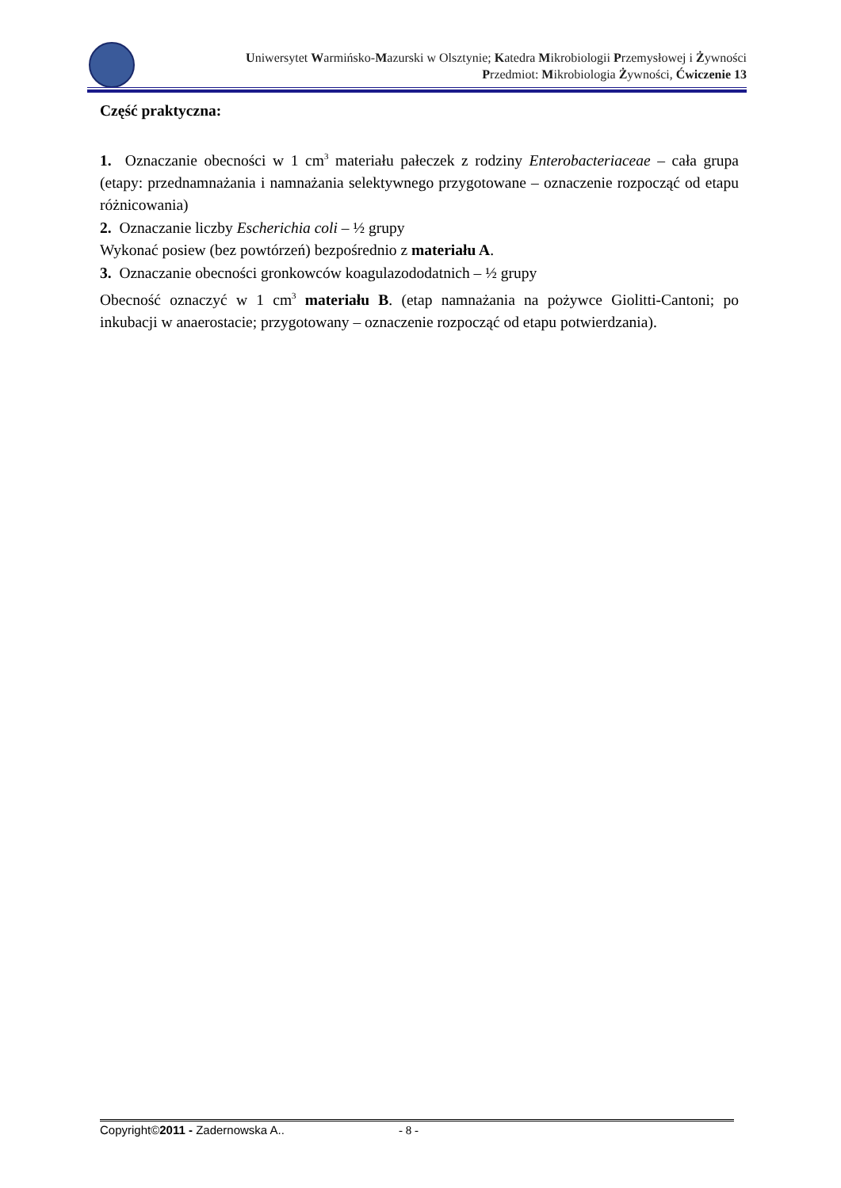Uniwersytet Warmińsko-Mazurski w Olsztynie; Katedra Mikrobiologii Przemysłowej i Żywności
Przedmiot: Mikrobiologia Żywności, Ćwiczenie 13
Część praktyczna:
1. Oznaczanie obecności w 1 cm<sup>3</sup> materiału pałeczek z rodziny Enterobacteriaceae – cała grupa (etapy: przednamnażania i namnażania selektywnego przygotowane – oznaczenie rozpocząć od etapu różnicowania)
2. Oznaczanie liczby Escherichia coli – ½ grupy
Wykonać posiew (bez powtórzeń) bezpośrednio z materiału A.
3. Oznaczanie obecności gronkowców koagulazododatnich – ½ grupy
Obecność oznaczyć w 1 cm<sup>3</sup> materiału B. (etap namnażania na pożywce Giolitti-Cantoni; po inkubacji w anaerostacie; przygotowany – oznaczenie rozpocząć od etapu potwierdzania).
Copyright©2011 - Zadernowska A.. - 8 -